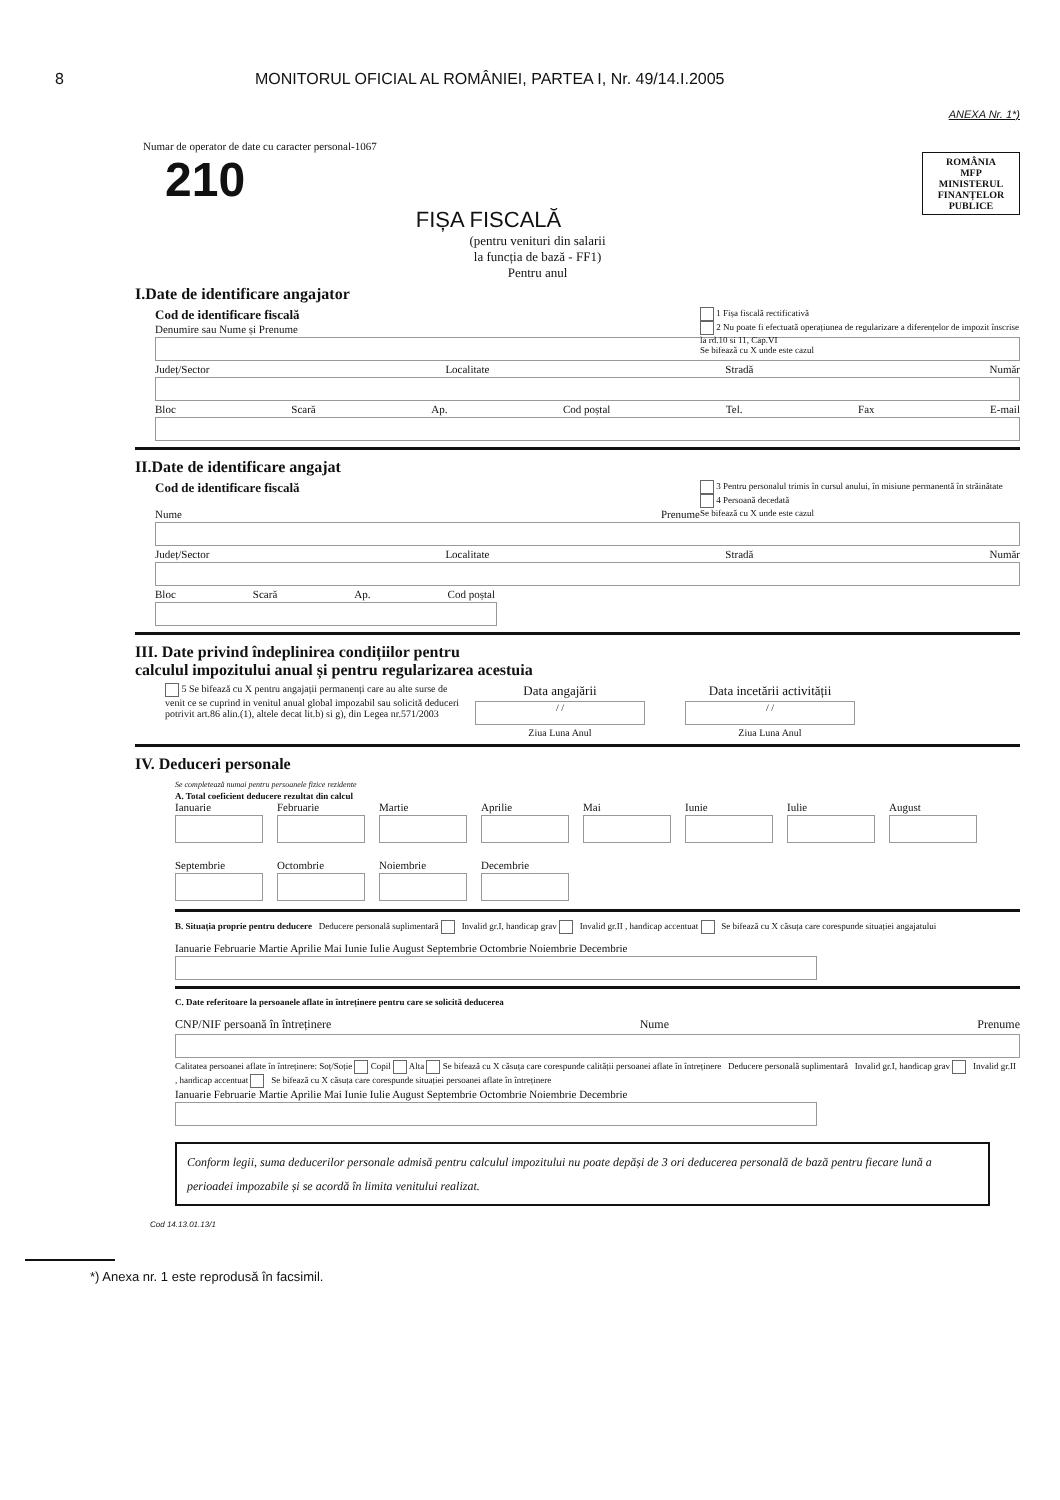8 MONITORUL OFICIAL AL ROMÂNIEI, PARTEA I, Nr. 49/14.I.2005
ANEXA Nr. 1*)
Numar de operator de date cu caracter personal-1067
ROMÂNIA
MFP
MINISTERUL FINANȚELOR PUBLICE
210
FIȘA FISCALĂ
(pentru venituri din salarii
la funcția de bază - FF1)
Pentru anul
I.Date de identificare angajator
1 Fișa fiscală rectificativă
2 Nu poate fi efectuată operațiunea de regularizare a diferențelor de impozit înscrise la rd.10 si 11, Cap.VI
Se bifează cu X unde este cazul
Cod de identificare fiscală
Denumire sau Nume și Prenume
Județ/Sector Localitate Stradă Număr
Bloc Scară Ap. Cod poștal Tel. Fax E-mail
II.Date de identificare angajat
3 Pentru personalul trimis în cursul anului, în misiune permanentă în străinătate
4 Persoană decedată
Se bifează cu X unde este cazul
Cod de identificare fiscală
Nume Prenume
Județ/Sector Localitate Stradă Număr
Bloc Scară Ap. Cod poștal
III. Date privind îndeplinirea condițiilor pentru
calculul impozitului anual și pentru regularizarea acestuia
5 Se bifează cu X pentru angajații permanenți care au alte surse de venit ce se cuprind in venitul anual global impozabil sau solicită deduceri potrivit art.86 alin.(1), altele decat lit.b) si g), din Legea nr.571/2003
Data angajării
/ /
Ziua Luna Anul
Data incetării activității
/ /
Ziua Luna Anul
IV. Deduceri personale
Se completează numai pentru persoanele fizice rezidente
A. Total coeficient deducere rezultat din calcul
Ianuarie
Februarie
Martie
Aprilie
Mai
Iunie
Iulie
August
Septembrie
Octombrie
Noiembrie
Decembrie
B. Situația proprie pentru deducere Deducere personală suplimentară Invalid gr.I, handicap grav Invalid gr.II , handicap accentuat Se bifează cu X căsuța care corespunde situației angajatului
Ianuarie Februarie Martie Aprilie Mai Iunie Iulie August Septembrie Octombrie Noiembrie Decembrie
C. Date referitoare la persoanele aflate în întreținere pentru care se solicită deducerea
CNP/NIF persoană în întreținere Nume Prenume
Calitatea persoanei aflate în întreținere: Soț/Soție Copil Alta Se bifează cu X căsuța care corespunde calității persoanei aflate în întreținere Deducere personală suplimentară Invalid gr.I, handicap grav Invalid gr.II , handicap accentuat Se bifează cu X căsuța care corespunde situației persoanei aflate în întreținere
Ianuarie Februarie Martie Aprilie Mai Iunie Iulie August Septembrie Octombrie Noiembrie Decembrie
Conform legii, suma deducerilor personale admisă pentru calculul impozitului nu poate depăși de 3 ori deducerea personală de bază pentru fiecare lună a perioadei impozabile și se acordă în limita venitului realizat.
Cod 14.13.01.13/1
*) Anexa nr. 1 este reprodusă în facsimil.